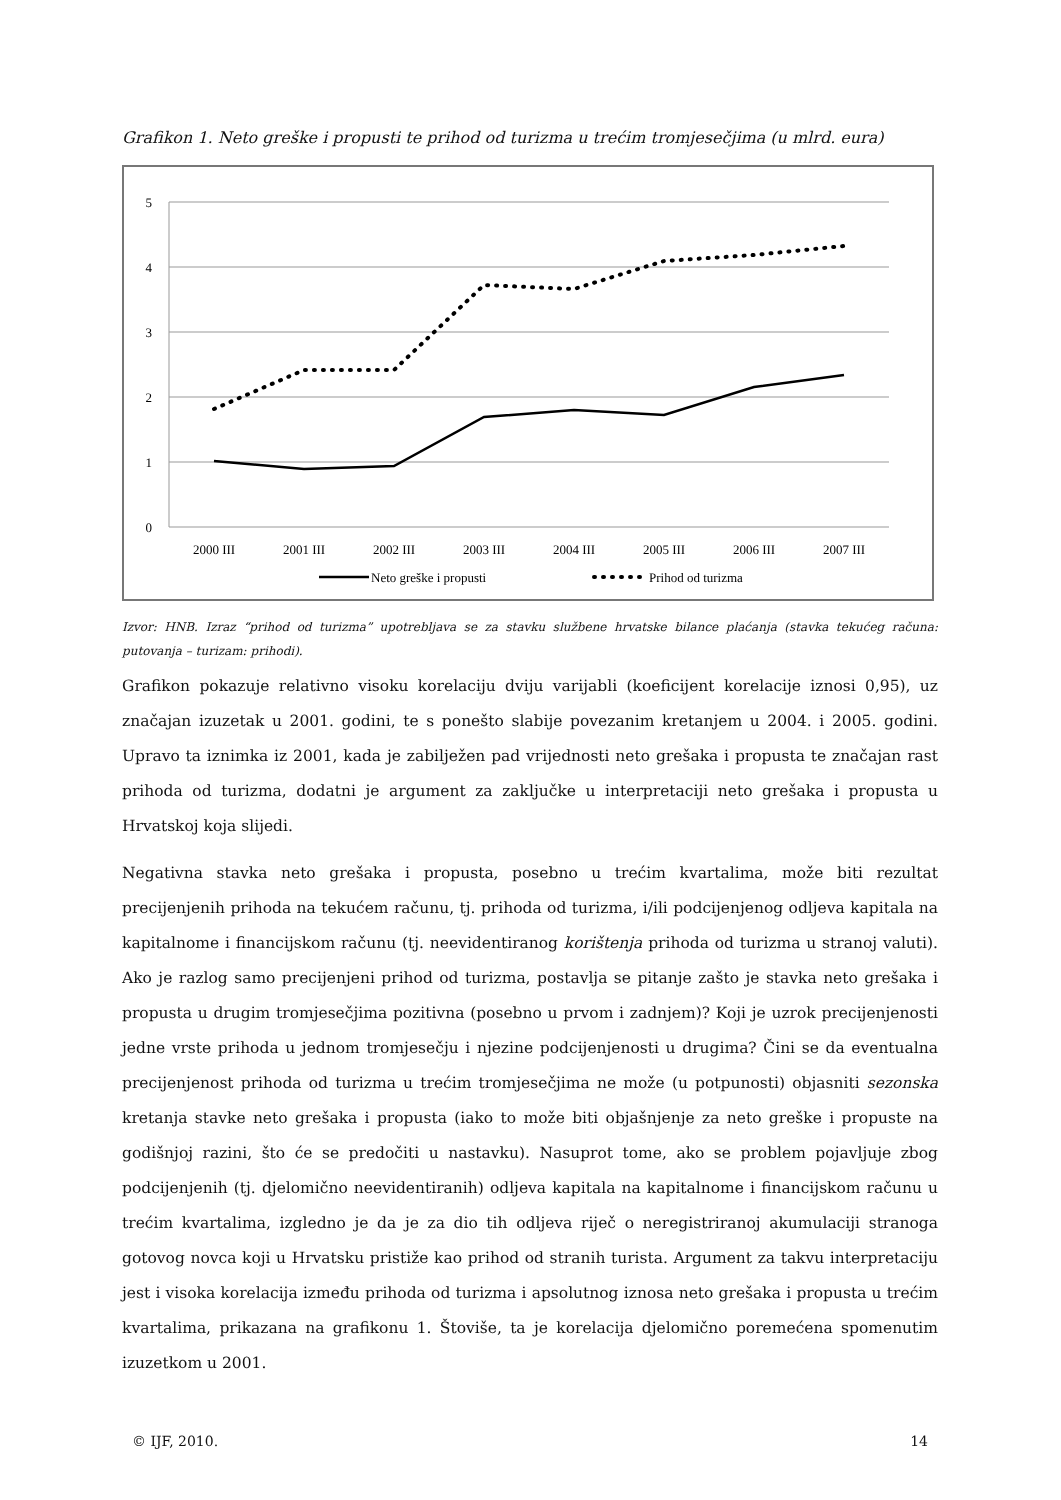Grafikon 1. Neto greške i propusti te prihod od turizma u trećim tromjesečjima (u mlrd. eura)
5
4
3
2
1
0
2000 III
2001 III
2002 III
2003 III
2004 III
2005 III
2006 III
2007 III
Neto greške i propusti
Prihod od turizma
Izvor: HNB. Izraz “prihod od turizma” upotrebljava se za stavku službene hrvatske bilance plaćanja (stavka tekućeg računa: putovanja – turizam: prihodi).
Grafikon pokazuje relativno visoku korelaciju dviju varijabli (koeficijent korelacije iznosi 0,95), uz značajan izuzetak u 2001. godini, te s ponešto slabije povezanim kretanjem u 2004. i 2005. godini. Upravo ta iznimka iz 2001, kada je zabilježen pad vrijednosti neto grešaka i propusta te značajan rast prihoda od turizma, dodatni je argument za zaključke u interpretaciji neto grešaka i propusta u Hrvatskoj koja slijedi.
Negativna stavka neto grešaka i propusta, posebno u trećim kvartalima, može biti rezultat precijenjenih prihoda na tekućem računu, tj. prihoda od turizma, i/ili podcijenjenog odljeva kapitala na kapitalnome i financijskom računu (tj. neevidentiranog korištenja prihoda od turizma u stranoj valuti). Ako je razlog samo precijenjeni prihod od turizma, postavlja se pitanje zašto je stavka neto grešaka i propusta u drugim tromjesečjima pozitivna (posebno u prvom i zadnjem)? Koji je uzrok precijenjenosti jedne vrste prihoda u jednom tromjesečju i njezine podcijenjenosti u drugima? Čini se da eventualna precijenjenost prihoda od turizma u trećim tromjesečjima ne može (u potpunosti) objasniti sezonska kretanja stavke neto grešaka i propusta (iako to može biti objašnjenje za neto greške i propuste na godišnjoj razini, što će se predočiti u nastavku). Nasuprot tome, ako se problem pojavljuje zbog podcijenjenih (tj. djelomično neevidentiranih) odljeva kapitala na kapitalnome i financijskom računu u trećim kvartalima, izgledno je da je za dio tih odljeva riječ o neregistriranoj akumulaciji stranoga gotovog novca koji u Hrvatsku pristiže kao prihod od stranih turista. Argument za takvu interpretaciju jest i visoka korelacija između prihoda od turizma i apsolutnog iznosa neto grešaka i propusta u trećim kvartalima, prikazana na grafikonu 1. Štoviše, ta je korelacija djelomično poremećena spomenutim izuzetkom u 2001.
© IJF, 2010. 14